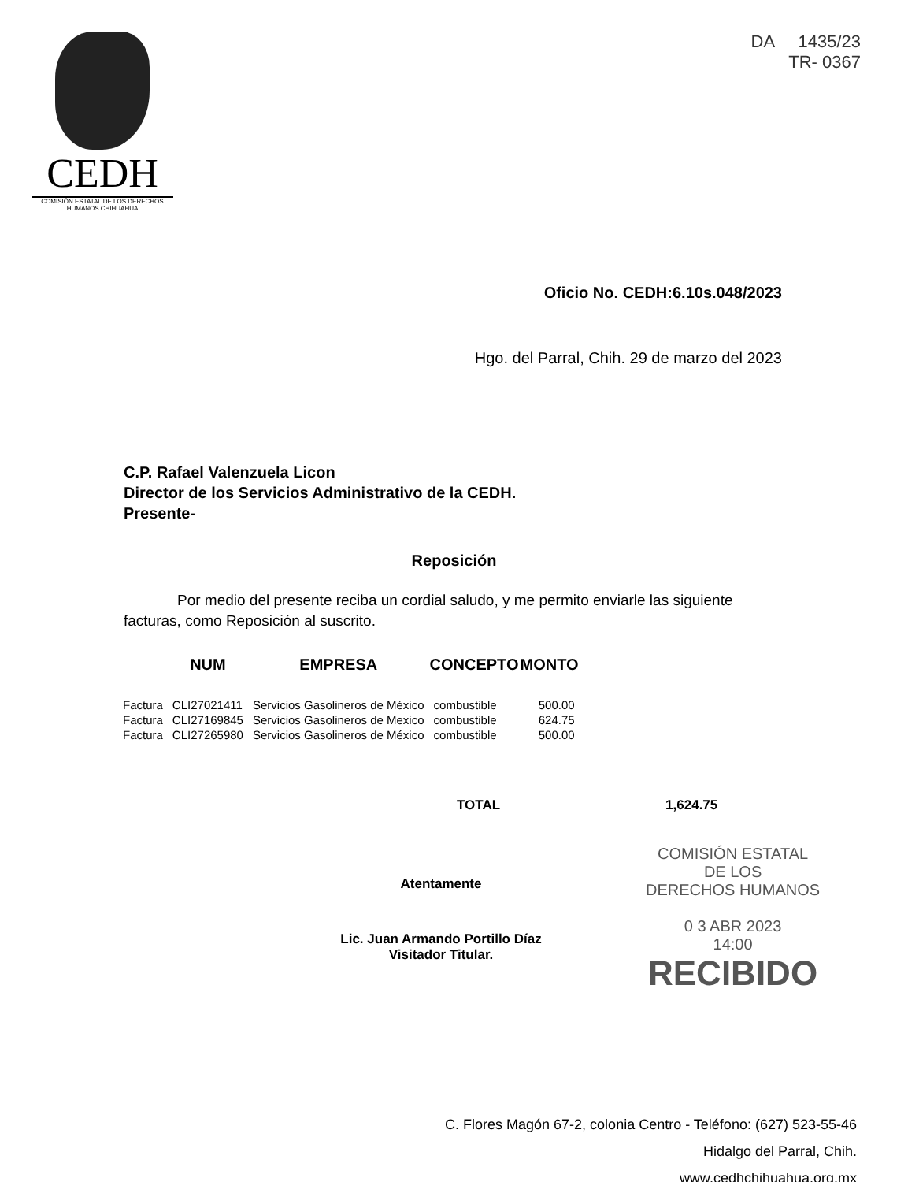CEDH
COMISIÓN ESTATAL DE LOS DERECHOS HUMANOS CHIHUAHUA
DA 1435/23
TR- 0367
Oficio No. CEDH:6.10s.048/2023
Hgo. del Parral, Chih. 29 de marzo del 2023
C.P. Rafael Valenzuela Licon
Director de los Servicios Administrativo de la CEDH.
Presente-
Reposición
Por medio del presente reciba un cordial saludo, y me permito enviarle las siguiente facturas, como Reposición al suscrito.
| | NUM | EMPRESA | CONCEPTO | MONTO |
| --- | --- | --- | --- | --- |
| Factura | CLI27021411 | Servicios Gasolineros de México | combustible | 500.00 |
| Factura | CLI27169845 | Servicios Gasolineros de Mexico | combustible | 624.75 |
| Factura | CLI27265980 | Servicios Gasolineros de México | combustible | 500.00 |
TOTAL 1,624.75
Atentamente
Lic. Juan Armando Portillo Díaz
Visitador Titular.
COMISIÓN ESTATAL
DE LOS
DERECHOS HUMANOS
0 3 ABR 2023
14:00
RECIBIDO
C. Flores Magón 67-2, colonia Centro - Teléfono: (627) 523-55-46
Hidalgo del Parral, Chih.
www.cedhchihuahua.org.mx